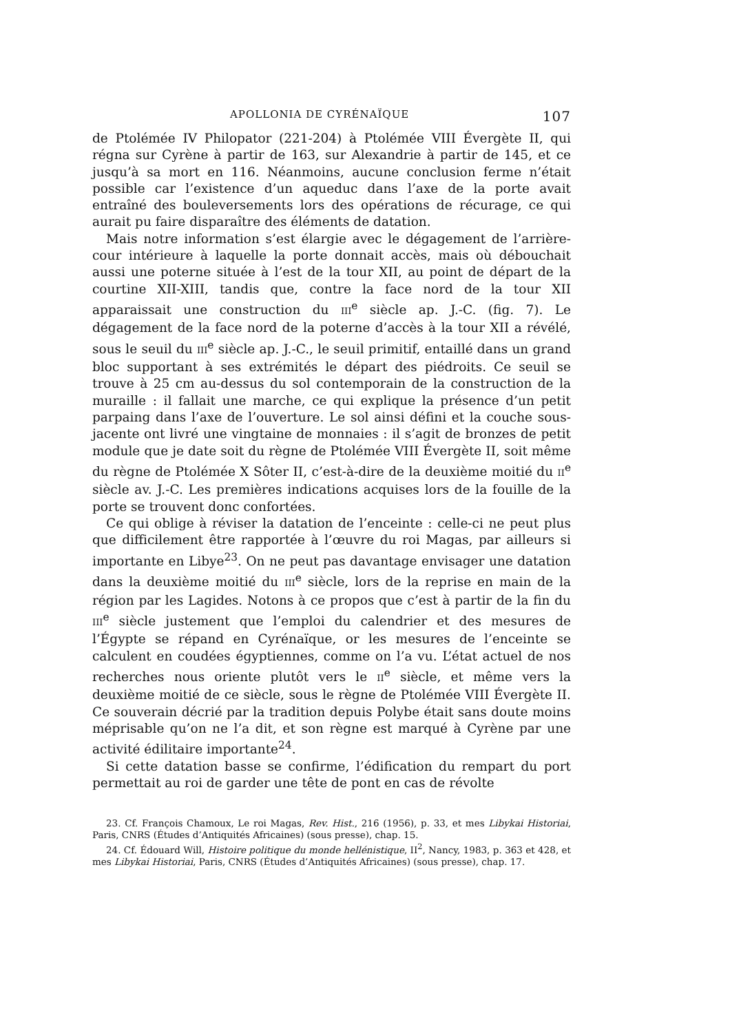APOLLONIA DE CYRÉNAÏQUE 107
de Ptolémée IV Philopator (221-204) à Ptolémée VIII Évergète II, qui régna sur Cyrène à partir de 163, sur Alexandrie à partir de 145, et ce jusqu’à sa mort en 116. Néanmoins, aucune conclusion ferme n’était possible car l’existence d’un aqueduc dans l’axe de la porte avait entraîné des bouleversements lors des opérations de récurage, ce qui aurait pu faire disparaître des éléments de datation.
Mais notre information s’est élargie avec le dégagement de l’arrière-cour intérieure à laquelle la porte donnait accès, mais où débouchait aussi une poterne située à l’est de la tour XII, au point de départ de la courtine XII-XIII, tandis que, contre la face nord de la tour XII apparaissait une construction du III<sup>e</sup> siècle ap. J.-C. (fig. 7). Le dégagement de la face nord de la poterne d’accès à la tour XII a révélé, sous le seuil du III<sup>e</sup> siècle ap. J.-C., le seuil primitif, entaillé dans un grand bloc supportant à ses extrémités le départ des piédroits. Ce seuil se trouve à 25 cm au-dessus du sol contemporain de la construction de la muraille : il fallait une marche, ce qui explique la présence d’un petit parpaing dans l’axe de l’ouverture. Le sol ainsi défini et la couche sous-jacente ont livré une vingtaine de monnaies : il s’agit de bronzes de petit module que je date soit du règne de Ptolémée VIII Évergète II, soit même du règne de Ptolémée X Sôter II, c’est-à-dire de la deuxième moitié du II<sup>e</sup> siècle av. J.-C. Les premières indications acquises lors de la fouille de la porte se trouvent donc confortées.
Ce qui oblige à réviser la datation de l’enceinte : celle-ci ne peut plus que difficilement être rapportée à l’œuvre du roi Magas, par ailleurs si importante en Libye<sup>23</sup>. On ne peut pas davantage envisager une datation dans la deuxième moitié du III<sup>e</sup> siècle, lors de la reprise en main de la région par les Lagides. Notons à ce propos que c’est à partir de la fin du III<sup>e</sup> siècle justement que l’emploi du calendrier et des mesures de l’Égypte se répand en Cyrénaïque, or les mesures de l’enceinte se calculent en coudées égyptiennes, comme on l’a vu. L’état actuel de nos recherches nous oriente plutôt vers le II<sup>e</sup> siècle, et même vers la deuxième moitié de ce siècle, sous le règne de Ptolémée VIII Évergète II. Ce souverain décrié par la tradition depuis Polybe était sans doute moins méprisable qu’on ne l’a dit, et son règne est marqué à Cyrène par une activité édilitaire importante<sup>24</sup>.
Si cette datation basse se confirme, l’édification du rempart du port permettait au roi de garder une tête de pont en cas de révolte
23. Cf. François Chamoux, Le roi Magas, Rev. Hist., 216 (1956), p. 33, et mes Libykai Historiai, Paris, CNRS (Études d’Antiquités Africaines) (sous presse), chap. 15.
24. Cf. Édouard Will, Histoire politique du monde hellénistique, II<sup>2</sup>, Nancy, 1983, p. 363 et 428, et mes Libykai Historiai, Paris, CNRS (Études d’Antiquités Africaines) (sous presse), chap. 17.